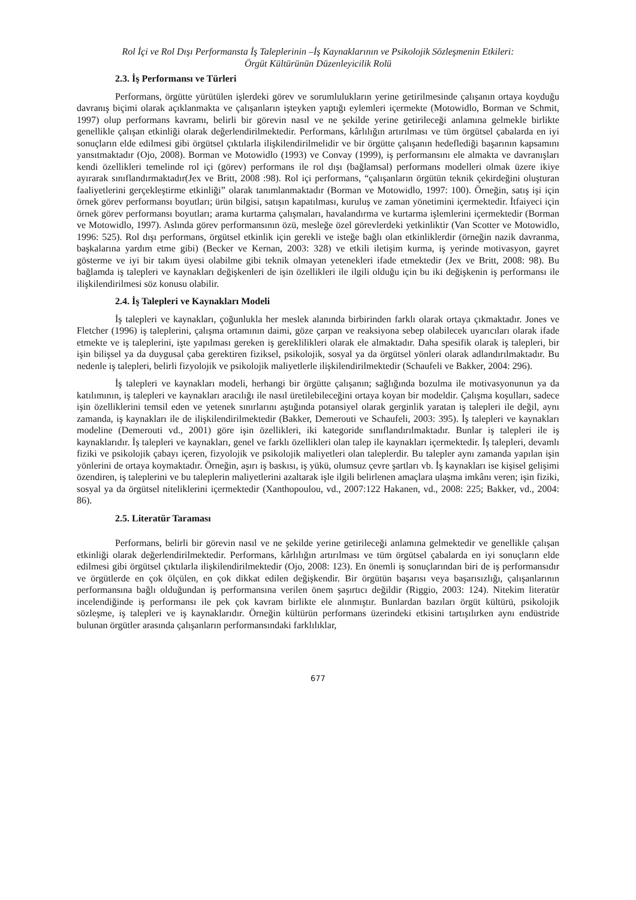Rol İçi ve Rol Dışı Performansta İş Taleplerinin –İş Kaynaklarının ve Psikolojik Sözleşmenin Etkileri:
Örgüt Kültürünün Düzenleyicilik Rolü
2.3. İş Performansı ve Türleri
Performans, örgütte yürütülen işlerdeki görev ve sorumlulukların yerine getirilmesinde çalışanın ortaya koyduğu davranış biçimi olarak açıklanmakta ve çalışanların işteyken yaptığı eylemleri içermekte (Motowidlo, Borman ve Schmit, 1997) olup performans kavramı, belirli bir görevin nasıl ve ne şekilde yerine getirileceği anlamına gelmekle birlikte genellikle çalışan etkinliği olarak değerlendirilmektedir. Performans, kârlılığın artırılması ve tüm örgütsel çabalarda en iyi sonuçların elde edilmesi gibi örgütsel çıktılarla ilişkilendirilmelidir ve bir örgütte çalışanın hedeflediği başarının kapsamını yansıtmaktadır (Ojo, 2008). Borman ve Motowidlo (1993) ve Convay (1999), iş performansını ele almakta ve davranışları kendi özellikleri temelinde rol içi (görev) performans ile rol dışı (bağlamsal) performans modelleri olmak üzere ikiye ayırarak sınıflandırmaktadır(Jex ve Britt, 2008 :98). Rol içi performans, “çalışanların örgütün teknik çekirdeğini oluşturan faaliyetlerini gerçekleştirme etkinliği” olarak tanımlanmaktadır (Borman ve Motowidlo, 1997: 100). Örneğin, satış işi için örnek görev performansı boyutları; ürün bilgisi, satışın kapatılması, kuruluş ve zaman yönetimini içermektedir. İtfaiyeci için örnek görev performansı boyutları; arama kurtarma çalışmaları, havalandırma ve kurtarma işlemlerini içermektedir (Borman ve Motowidlo, 1997). Aslında görev performansının özü, mesleğe özel görevlerdeki yetkinliktir (Van Scotter ve Motowidlo, 1996: 525). Rol dışı performans, örgütsel etkinlik için gerekli ve isteğe bağlı olan etkinliklerdir (örneğin nazik davranma, başkalarına yardım etme gibi) (Becker ve Kernan, 2003: 328) ve etkili iletişim kurma, iş yerinde motivasyon, gayret gösterme ve iyi bir takım üyesi olabilme gibi teknik olmayan yetenekleri ifade etmektedir (Jex ve Britt, 2008: 98). Bu bağlamda iş talepleri ve kaynakları değişkenleri de işin özellikleri ile ilgili olduğu için bu iki değişkenin iş performansı ile ilişkilendirilmesi söz konusu olabilir.
2.4. İş Talepleri ve Kaynakları Modeli
İş talepleri ve kaynakları, çoğunlukla her meslek alanında birbirinden farklı olarak ortaya çıkmaktadır. Jones ve Fletcher (1996) iş taleplerini, çalışma ortamının daimi, göze çarpan ve reaksiyona sebep olabilecek uyarıcıları olarak ifade etmekte ve iş taleplerini, işte yapılması gereken iş gereklilikleri olarak ele almaktadır. Daha spesifik olarak iş talepleri, bir işin bilişsel ya da duygusal çaba gerektiren fiziksel, psikolojik, sosyal ya da örgütsel yönleri olarak adlandırılmaktadır. Bu nedenle iş talepleri, belirli fizyolojik ve psikolojik maliyetlerle ilişkilendirilmektedir (Schaufeli ve Bakker, 2004: 296).
İş talepleri ve kaynakları modeli, herhangi bir örgütte çalışanın; sağlığında bozulma ile motivasyonunun ya da katılımının, iş talepleri ve kaynakları aracılığı ile nasıl üretilebileceğini ortaya koyan bir modeldir. Çalışma koşulları, sadece işin özelliklerini temsil eden ve yetenek sınırlarını aştığında potansiyel olarak gerginlik yaratan iş talepleri ile değil, aynı zamanda, iş kaynakları ile de ilişkilendirilmektedir (Bakker, Demerouti ve Schaufeli, 2003: 395). İş talepleri ve kaynakları modeline (Demerouti vd., 2001) göre işin özellikleri, iki kategoride sınıflandırılmaktadır. Bunlar iş talepleri ile iş kaynaklarıdır. İş talepleri ve kaynakları, genel ve farklı özellikleri olan talep ile kaynakları içermektedir. İş talepleri, devamlı fiziki ve psikolojik çabayı içeren, fizyolojik ve psikolojik maliyetleri olan taleplerdir. Bu talepler aynı zamanda yapılan işin yönlerini de ortaya koymaktadır. Örneğin, aşırı iş baskısı, iş yükü, olumsuz çevre şartları vb. İş kaynakları ise kişisel gelişimi özendiren, iş taleplerini ve bu taleplerin maliyetlerini azaltarak işle ilgili belirlenen amaçlara ulaşma imkânı veren; işin fiziki, sosyal ya da örgütsel niteliklerini içermektedir (Xanthopoulou, vd., 2007:122 Hakanen, vd., 2008: 225; Bakker, vd., 2004: 86).
2.5. Literatür Taraması
Performans, belirli bir görevin nasıl ve ne şekilde yerine getirileceği anlamına gelmektedir ve genellikle çalışan etkinliği olarak değerlendirilmektedir. Performans, kârlılığın artırılması ve tüm örgütsel çabalarda en iyi sonuçların elde edilmesi gibi örgütsel çıktılarla ilişkilendirilmektedir (Ojo, 2008: 123). En önemli iş sonuçlarından biri de iş performansıdır ve örgütlerde en çok ölçülen, en çok dikkat edilen değişkendir. Bir örgütün başarısı veya başarısızlığı, çalışanlarının performansına bağlı olduğundan iş performansına verilen önem şaşırtıcı değildir (Riggio, 2003: 124). Nitekim literatür incelendiğinde iş performansı ile pek çok kavram birlikte ele alınmıştır. Bunlardan bazıları örgüt kültürü, psikolojik sözleşme, iş talepleri ve iş kaynaklarıdır. Örneğin kültürün performans üzerindeki etkisini tartışılırken aynı endüstride bulunan örgütler arasında çalışanların performansındaki farklılıklar,
677